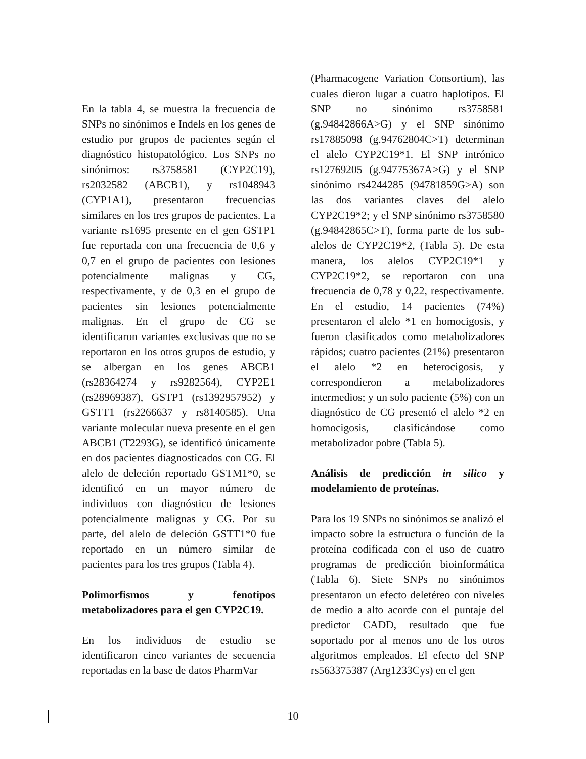En la tabla 4, se muestra la frecuencia de SNPs no sinónimos e Indels en los genes de estudio por grupos de pacientes según el diagnóstico histopatológico. Los SNPs no sinónimos: rs3758581 (CYP2C19), rs2032582 (ABCB1), y rs1048943 (CYP1A1), presentaron frecuencias similares en los tres grupos de pacientes. La variante rs1695 presente en el gen GSTP1 fue reportada con una frecuencia de 0,6 y 0,7 en el grupo de pacientes con lesiones potencialmente malignas y CG, respectivamente, y de 0,3 en el grupo de pacientes sin lesiones potencialmente malignas. En el grupo de CG se identificaron variantes exclusivas que no se reportaron en los otros grupos de estudio, y se albergan en los genes ABCB1 (rs28364274 y rs9282564), CYP2E1 (rs28969387), GSTP1 (rs1392957952) y GSTT1 (rs2266637 y rs8140585). Una variante molecular nueva presente en el gen ABCB1 (T2293G), se identificó únicamente en dos pacientes diagnosticados con CG. El alelo de deleción reportado GSTM1*0, se identificó en un mayor número de individuos con diagnóstico de lesiones potencialmente malignas y CG. Por su parte, del alelo de deleción GSTT1*0 fue reportado en un número similar de pacientes para los tres grupos (Tabla 4).
Polimorfismos y fenotipos metabolizadores para el gen CYP2C19.
En los individuos de estudio se identificaron cinco variantes de secuencia reportadas en la base de datos PharmVar
(Pharmacogene Variation Consortium), las cuales dieron lugar a cuatro haplotipos. El SNP no sinónimo rs3758581 (g.94842866A>G) y el SNP sinónimo rs17885098 (g.94762804C>T) determinan el alelo CYP2C19*1. El SNP intrónico rs12769205 (g.94775367A>G) y el SNP sinónimo rs4244285 (94781859G>A) son las dos variantes claves del alelo CYP2C19*2; y el SNP sinónimo rs3758580 (g.94842865C>T), forma parte de los sub-alelos de CYP2C19*2, (Tabla 5). De esta manera, los alelos CYP2C19*1 y CYP2C19*2, se reportaron con una frecuencia de 0,78 y 0,22, respectivamente. En el estudio, 14 pacientes (74%) presentaron el alelo *1 en homocigosis, y fueron clasificados como metabolizadores rápidos; cuatro pacientes (21%) presentaron el alelo *2 en heterocigosis, y correspondieron a metabolizadores intermedios; y un solo paciente (5%) con un diagnóstico de CG presentó el alelo *2 en homocigosis, clasificándose como metabolizador pobre (Tabla 5).
Análisis de predicción in silico y modelamiento de proteínas.
Para los 19 SNPs no sinónimos se analizó el impacto sobre la estructura o función de la proteína codificada con el uso de cuatro programas de predicción bioinformática (Tabla 6). Siete SNPs no sinónimos presentaron un efecto deletéreo con niveles de medio a alto acorde con el puntaje del predictor CADD, resultado que fue soportado por al menos uno de los otros algoritmos empleados. El efecto del SNP rs563375387 (Arg1233Cys) en el gen
10